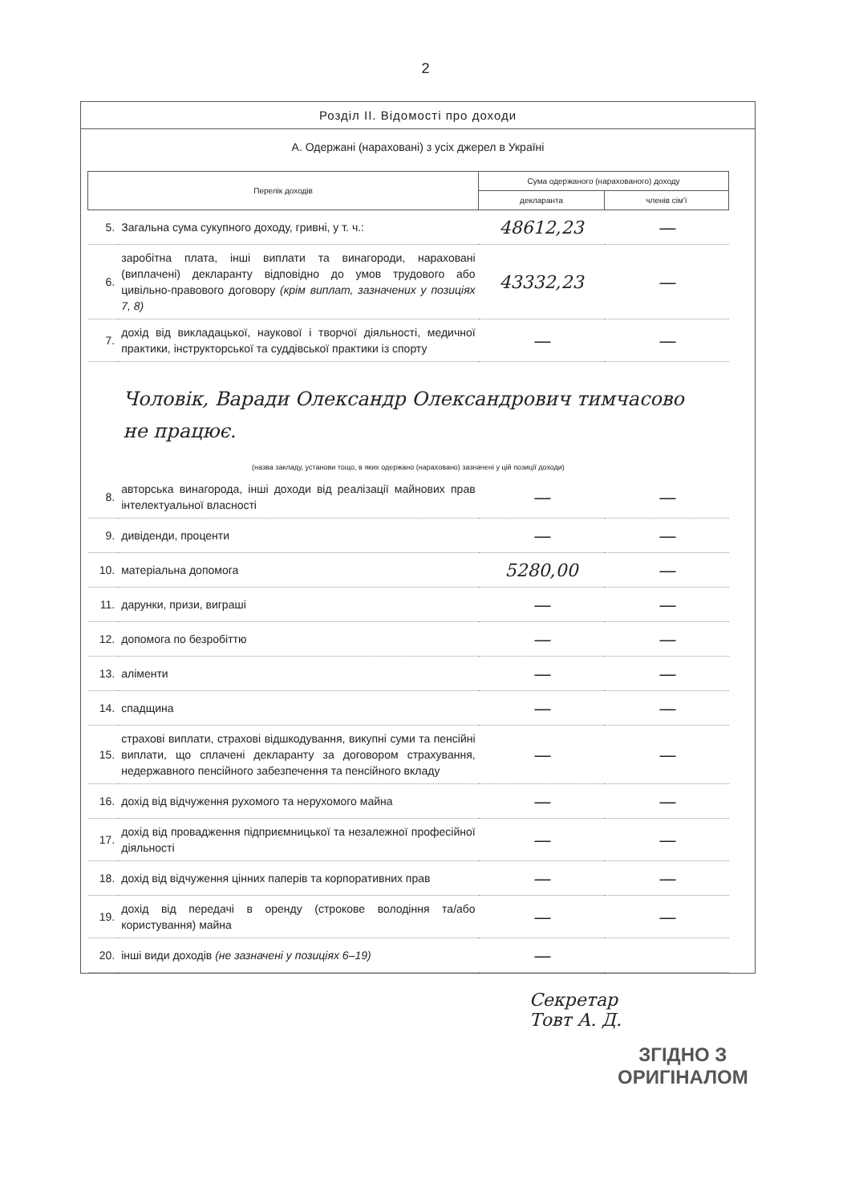2
Розділ II. Відомості про доходи
А. Одержані (нараховані) з усіх джерел в Україні
| Перелік доходів | | Сума одержаного (нарахованого) доходу | |
| --- | --- | --- | --- |
| | | декларанта | членів сім'ї |
| 5. | Загальна сума сукупного доходу, гривні, у т. ч.: | 48612,23 | — |
| 6. | заробітна плата, інші виплати та винагороди, нараховані (виплачені) декларанту відповідно до умов трудового або цивільно-правового договору (крім виплат, зазначених у позиціях 7, 8) | 43332,23 | — |
| 7. | дохід від викладацької, наукової і творчої діяльності, медичної практики, інструкторської та суддівської практики із спорту | — | — |
| Чоловік, Варади Олександр Олександрович тимчасово не працює. (назва закладу, установи тощо, в яких одержано (нараховано) зазначені у цій позиції доходи) | | | |
| 8. | авторська винагорода, інші доходи від реалізації майнових прав інтелектуальної власності | — | — |
| 9. | дивіденди, проценти | — | — |
| 10. | матеріальна допомога | 5280,00 | — |
| 11. | дарунки, призи, виграші | — | — |
| 12. | допомога по безробіттю | — | — |
| 13. | аліменти | — | — |
| 14. | спадщина | — | — |
| 15. | страхові виплати, страхові відшкодування, викупні суми та пенсійні виплати, що сплачені декларанту за договором страхування, недержавного пенсійного забезпечення та пенсійного вкладу | — | — |
| 16. | дохід від відчуження рухомого та нерухомого майна | — | — |
| 17. | дохід від провадження підприємницької та незалежної професійної діяльності | — | — |
| 18. | дохід від відчуження цінних паперів та корпоративних прав | — | — |
| 19. | дохід від передачі в оренду (строкове володіння та/або користування) майна | — | — |
| 20. | інші види доходів (не зазначені у позиціях 6–19) | — | |
Секретар
Товт А. Д.
ЗГІДНО З
ОРИГІНАЛОМ